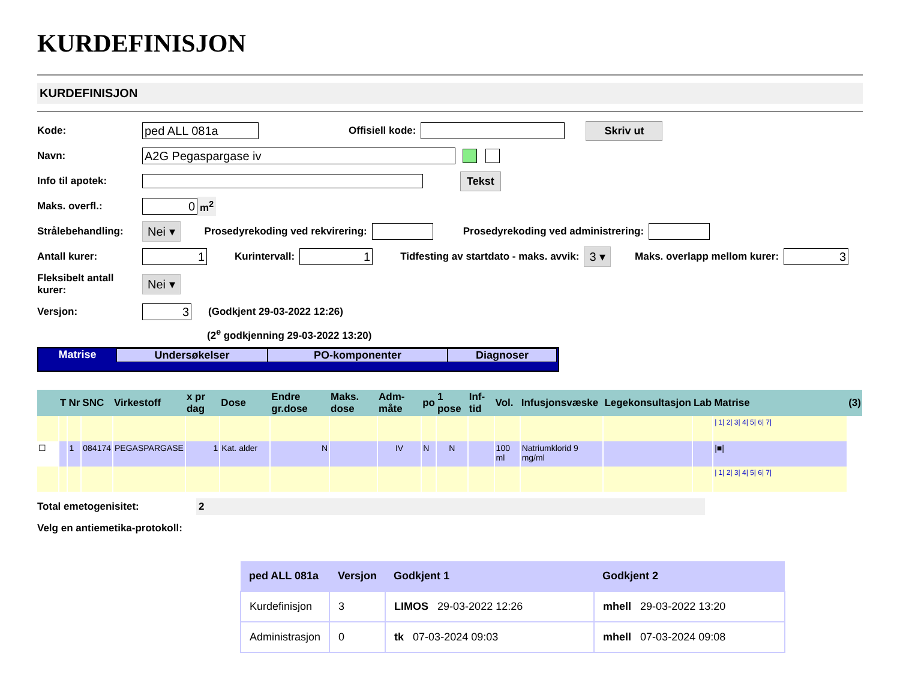KURDEFINISJON
KURDEFINISJON
Kode: ped ALL 081a Offisiell kode: Skriv ut
Navn: A2G Pegaspargase iv
Info til apotek: Tekst
Maks. overfl.: 0 m<sup>2</sup>
Strålebehandling: Nei ▾ Prosedyrekoding ved rekvirering: Prosedyrekoding ved administrering:
Antall kurer: 1 Kurintervall: 1 Tidfesting av startdato - maks. avvik: 3 ▾ Maks. overlapp mellom kurer: 3
Fleksibelt antall kurer: Nei ▾
Versjon: 3 (Godkjent 29-03-2022 12:26)
(2<sup>e</sup> godkjenning 29-03-2022 13:20)
Matrise Undersøkelser PO-komponenter Diagnoser
| | T | Nr | SNC | Virkestoff | x pr dag | Dose | Endre gr.dose | Maks. dose | Adm-måte | po | 1 pose | Inf-tid | Vol. | Infusjonsvæske | Legekonsultasjon | Lab | Matrise | (3) |
| --- | --- | --- | --- | --- | --- | --- | --- | --- | --- | --- | --- | --- | --- | --- | --- | --- | --- | --- |
| | | | | | | | | | | | | | | | | | / 1/ 2/ 3/ 4/ 5/ 6/ 7/ | |
| ☐ | | 1 | 084174 | PEGASPARGASE | 1 | Kat. alder | N | | IV | N | N | | 100 ml | Natriumklorid 9 mg/ml | | | /■/ | |
| | | | | | | | | | | | | | | | | | / 1/ 2/ 3/ 4/ 5/ 6/ 7/ | |
Total emetogenisitet: 2
Velg en antiemetika-protokoll:
| ped ALL 081a | Versjon | Godkjent 1 | Godkjent 2 |
| --- | --- | --- | --- |
| Kurdefinisjon | 3 | LIMOS 29-03-2022 12:26 | mhell 29-03-2022 13:20 |
| Administrasjon | 0 | tk 07-03-2024 09:03 | mhell 07-03-2024 09:08 |